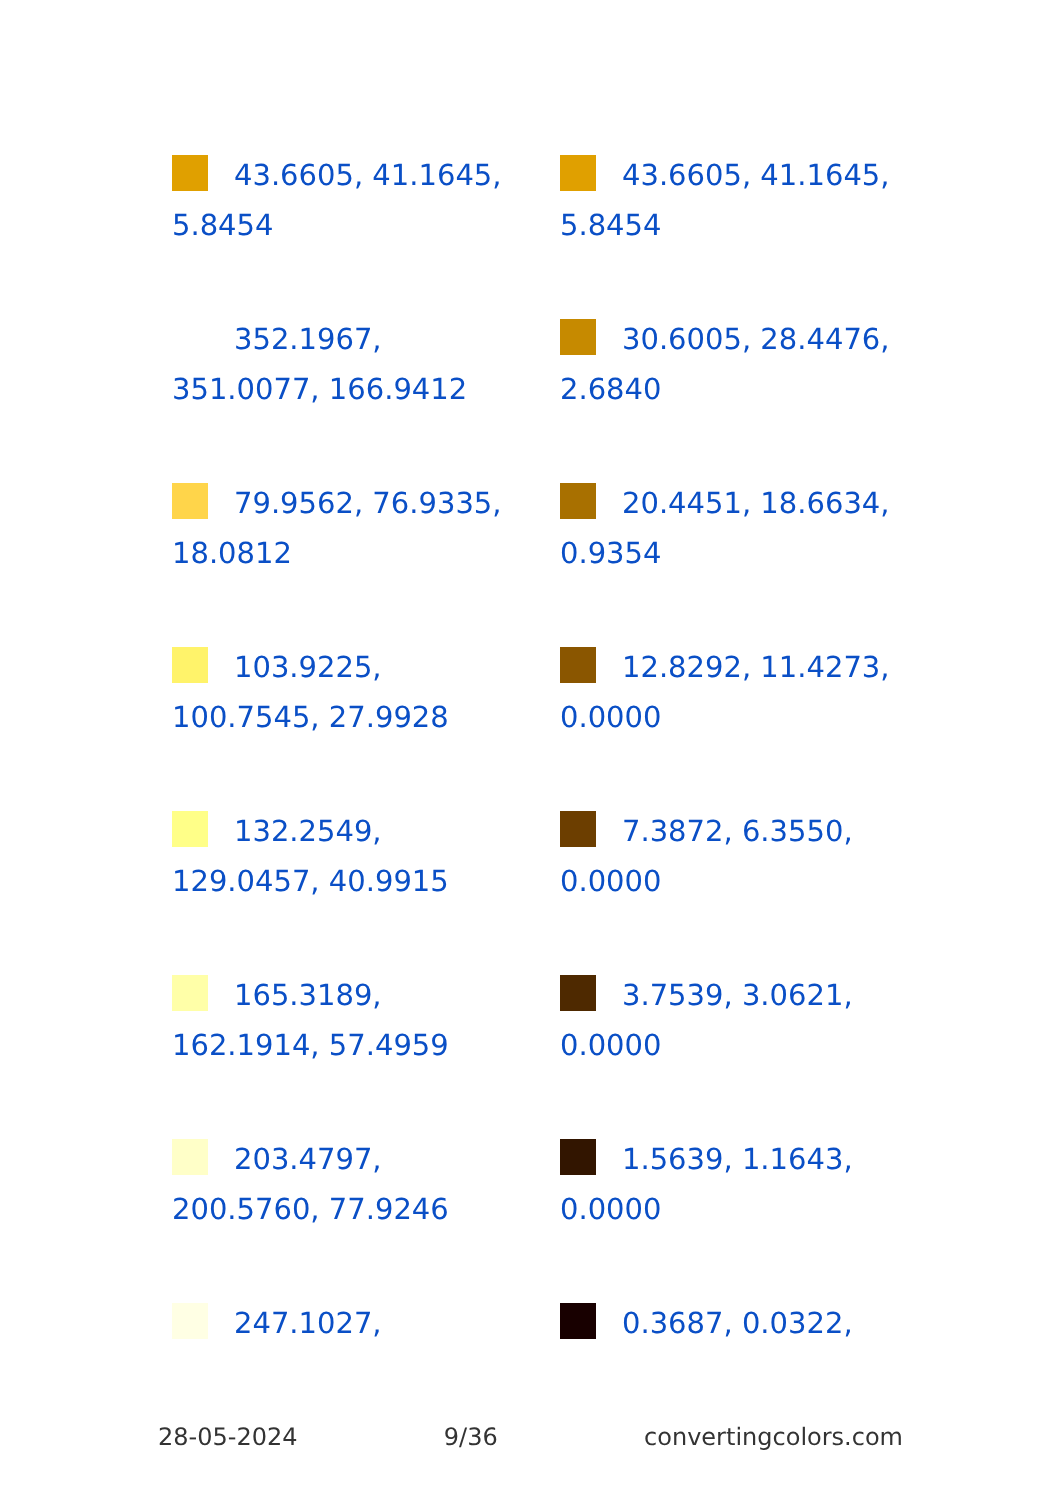43.6605, 41.1645, 5.8454
43.6605, 41.1645, 5.8454
352.1967, 351.0077, 166.9412
30.6005, 28.4476, 2.6840
79.9562, 76.9335, 18.0812
20.4451, 18.6634, 0.9354
103.9225, 100.7545, 27.9928
12.8292, 11.4273, 0.0000
132.2549, 129.0457, 40.9915
7.3872, 6.3550, 0.0000
165.3189, 162.1914, 57.4959
3.7539, 3.0621, 0.0000
203.4797, 200.5760, 77.9246
1.5639, 1.1643, 0.0000
247.1027,
0.3687, 0.0322,
28-05-2024 9/36 convertingcolors.com